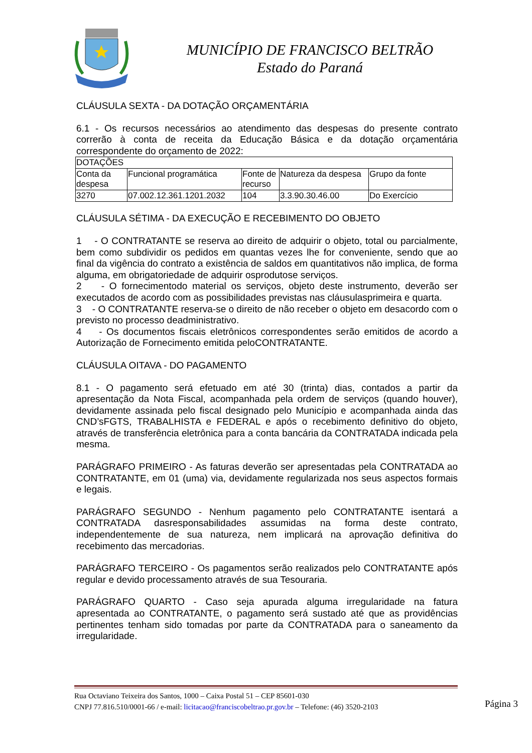MUNICÍPIO DE FRANCISCO BELTRÃO
Estado do Paraná
CLÁUSULA SEXTA - DA DOTAÇÃO ORÇAMENTÁRIA
6.1 - Os recursos necessários ao atendimento das despesas do presente contrato correrão à conta de receita da Educação Básica e da dotação orçamentária correspondente do orçamento de 2022:
| DOTAÇÕES | | | | |
| Conta da despesa | Funcional programática | Fonte de recurso | Natureza da despesa | Grupo da fonte |
| 3270 | 07.002.12.361.1201.2032 | 104 | 3.3.90.30.46.00 | Do Exercício |
CLÁUSULA SÉTIMA - DA EXECUÇÃO E RECEBIMENTO DO OBJETO
1 - O CONTRATANTE se reserva ao direito de adquirir o objeto, total ou parcialmente, bem como subdividir os pedidos em quantas vezes lhe for conveniente, sendo que ao final da vigência do contrato a existência de saldos em quantitativos não implica, de forma alguma, em obrigatoriedade de adquirir osprodutose serviços.
2 - O fornecimentodo material os serviços, objeto deste instrumento, deverão ser executados de acordo com as possibilidades previstas nas cláusulasprimeira e quarta.
3 - O CONTRATANTE reserva-se o direito de não receber o objeto em desacordo com o previsto no processo deadministrativo.
4 - Os documentos fiscais eletrônicos correspondentes serão emitidos de acordo a Autorização de Fornecimento emitida peloCONTRATANTE.
CLÁUSULA OITAVA - DO PAGAMENTO
8.1 - O pagamento será efetuado em até 30 (trinta) dias, contados a partir da apresentação da Nota Fiscal, acompanhada pela ordem de serviços (quando houver), devidamente assinada pelo fiscal designado pelo Município e acompanhada ainda das CND’sFGTS, TRABALHISTA e FEDERAL e após o recebimento definitivo do objeto, através de transferência eletrônica para a conta bancária da CONTRATADA indicada pela mesma.
PARÁGRAFO PRIMEIRO - As faturas deverão ser apresentadas pela CONTRATADA ao CONTRATANTE, em 01 (uma) via, devidamente regularizada nos seus aspectos formais e legais.
PARÁGRAFO SEGUNDO - Nenhum pagamento pelo CONTRATANTE isentará a CONTRATADA dasresponsabilidades assumidas na forma deste contrato, independentemente de sua natureza, nem implicará na aprovação definitiva do recebimento das mercadorias.
PARÁGRAFO TERCEIRO - Os pagamentos serão realizados pelo CONTRATANTE após regular e devido processamento através de sua Tesouraria.
PARÁGRAFO QUARTO - Caso seja apurada alguma irregularidade na fatura apresentada ao CONTRATANTE, o pagamento será sustado até que as providências pertinentes tenham sido tomadas por parte da CONTRATADA para o saneamento da irregularidade.
Rua Octaviano Teixeira dos Santos, 1000 – Caixa Postal 51 – CEP 85601-030
CNPJ 77.816.510/0001-66 / e-mail: licitacao@franciscobeltrao.pr.gov.br – Telefone: (46) 3520-2103
Página 3